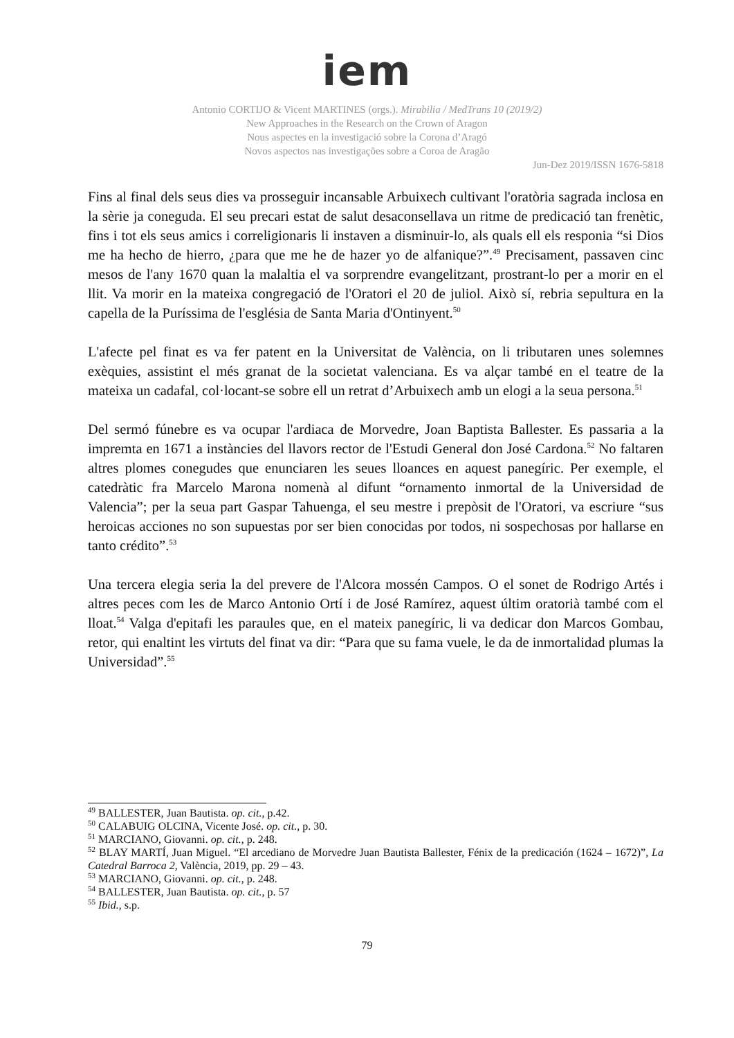iem
Antonio CORTIJO & Vicent MARTINES (orgs.). Mirabilia / MedTrans 10 (2019/2)
New Approaches in the Research on the Crown of Aragon
Nous aspectes en la investigació sobre la Corona d’Aragó
Novos aspectos nas investigações sobre a Coroa de Aragão
Jun-Dez 2019/ISSN 1676-5818
Fins al final dels seus dies va prosseguir incansable Arbuixech cultivant l'oratòria sagrada inclosa en la sèrie ja coneguda. El seu precari estat de salut desaconsellava un ritme de predicació tan frenètic, fins i tot els seus amics i correligionaris li instaven a disminuir-lo, als quals ell els responia “si Dios me ha hecho de hierro, ¿para que me he de hazer yo de alfanique?”.<sup>49</sup> Precisament, passaven cinc mesos de l'any 1670 quan la malaltia el va sorprendre evangelitzant, prostrant-lo per a morir en el llit. Va morir en la mateixa congregació de l'Oratori el 20 de juliol. Això sí, rebria sepultura en la capella de la Puríssima de l'església de Santa Maria d'Ontinyent.<sup>50</sup>
L'afecte pel finat es va fer patent en la Universitat de València, on li tributaren unes solemnes exèquies, assistint el més granat de la societat valenciana. Es va alçar també en el teatre de la mateixa un cadafal, col·locant-se sobre ell un retrat d’Arbuixech amb un elogi a la seua persona.<sup>51</sup>
Del sermó fúnebre es va ocupar l'ardiaca de Morvedre, Joan Baptista Ballester. Es passaria a la impremta en 1671 a instàncies del llavors rector de l'Estudi General don José Cardona.<sup>52</sup> No faltaren altres plomes conegudes que enunciaren les seues lloances en aquest panegíric. Per exemple, el catedràtic fra Marcelo Marona nomenà al difunt “ornamento inmortal de la Universidad de Valencia”; per la seua part Gaspar Tahuenga, el seu mestre i prepòsit de l'Oratori, va escriure “sus heroicas acciones no son supuestas por ser bien conocidas por todos, ni sospechosas por hallarse en tanto crédito”.<sup>53</sup>
Una tercera elegia seria la del prevere de l'Alcora mossén Campos. O el sonet de Rodrigo Artés i altres peces com les de Marco Antonio Ortí i de José Ramírez, aquest últim oratorià també com el lloat.<sup>54</sup> Valga d'epitafi les paraules que, en el mateix panegíric, li va dedicar don Marcos Gombau, retor, qui enaltint les virtuts del finat va dir: “Para que su fama vuele, le da de inmortalidad plumas la Universidad”.<sup>55</sup>
<sup>49</sup> BALLESTER, Juan Bautista. op. cit., p.42.
<sup>50</sup> CALABUIG OLCINA, Vicente José. op. cit., p. 30.
<sup>51</sup> MARCIANO, Giovanni. op. cit., p. 248.
<sup>52</sup> BLAY MARTÍ, Juan Miguel. “El arcediano de Morvedre Juan Bautista Ballester, Fénix de la predicación (1624 – 1672)”, La Catedral Barroca 2, València, 2019, pp. 29 – 43.
<sup>53</sup> MARCIANO, Giovanni. op. cit., p. 248.
<sup>54</sup> BALLESTER, Juan Bautista. op. cit., p. 57
<sup>55</sup> Ibid., s.p.
79